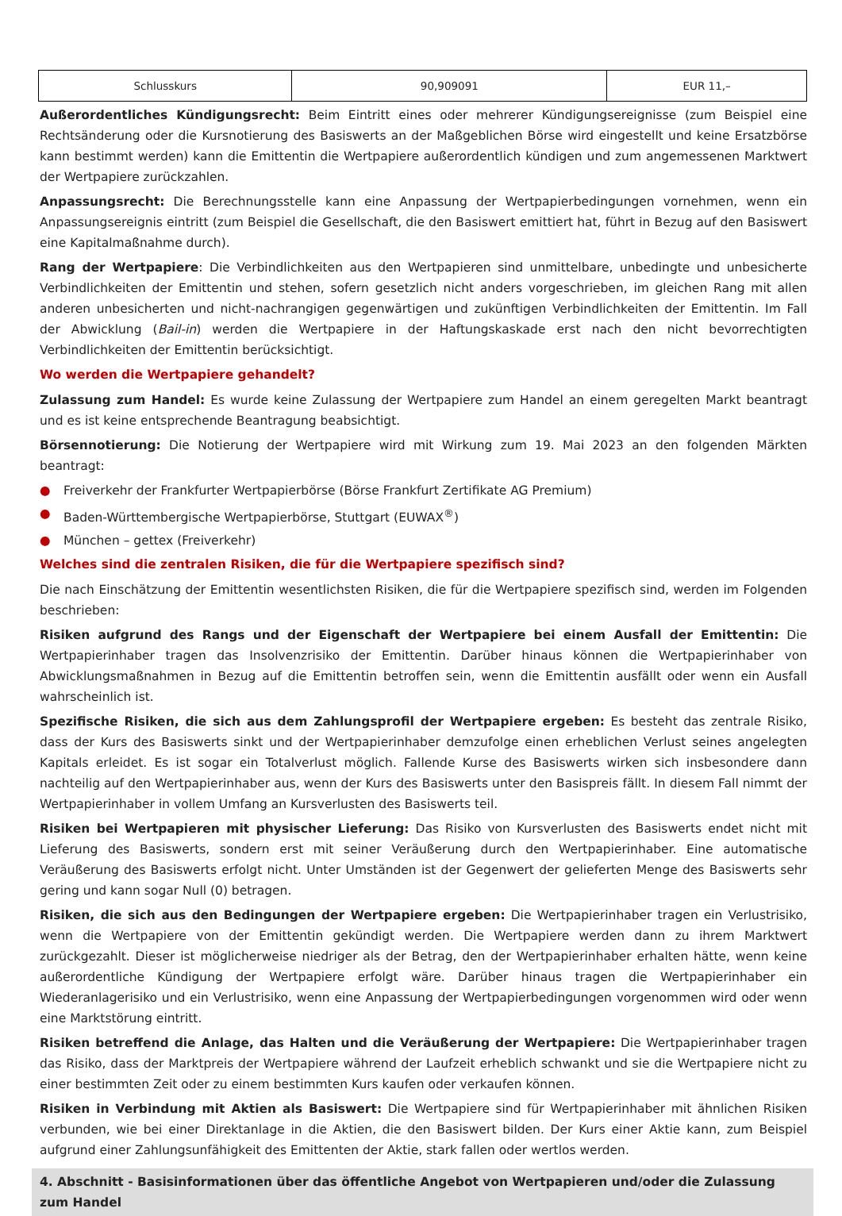| Schlusskurs | 90,909091 | EUR 11,– |
Außerordentliches Kündigungsrecht: Beim Eintritt eines oder mehrerer Kündigungsereignisse (zum Beispiel eine Rechtsänderung oder die Kursnotierung des Basiswerts an der Maßgeblichen Börse wird eingestellt und keine Ersatzbörse kann bestimmt werden) kann die Emittentin die Wertpapiere außerordentlich kündigen und zum angemessenen Marktwert der Wertpapiere zurückzahlen.
Anpassungsrecht: Die Berechnungsstelle kann eine Anpassung der Wertpapierbedingungen vornehmen, wenn ein Anpassungsereignis eintritt (zum Beispiel die Gesellschaft, die den Basiswert emittiert hat, führt in Bezug auf den Basiswert eine Kapitalmaßnahme durch).
Rang der Wertpapiere: Die Verbindlichkeiten aus den Wertpapieren sind unmittelbare, unbedingte und unbesicherte Verbindlichkeiten der Emittentin und stehen, sofern gesetzlich nicht anders vorgeschrieben, im gleichen Rang mit allen anderen unbesicherten und nicht-nachrangigen gegenwärtigen und zukünftigen Verbindlichkeiten der Emittentin. Im Fall der Abwicklung (Bail-in) werden die Wertpapiere in der Haftungskaskade erst nach den nicht bevorrechtigten Verbindlichkeiten der Emittentin berücksichtigt.
Wo werden die Wertpapiere gehandelt?
Zulassung zum Handel: Es wurde keine Zulassung der Wertpapiere zum Handel an einem geregelten Markt beantragt und es ist keine entsprechende Beantragung beabsichtigt.
Börsennotierung: Die Notierung der Wertpapiere wird mit Wirkung zum 19. Mai 2023 an den folgenden Märkten beantragt:
● Freiverkehr der Frankfurter Wertpapierbörse (Börse Frankfurt Zertifikate AG Premium)
● Baden-Württembergische Wertpapierbörse, Stuttgart (EUWAX<sup>®</sup>)
● München – gettex (Freiverkehr)
Welches sind die zentralen Risiken, die für die Wertpapiere spezifisch sind?
Die nach Einschätzung der Emittentin wesentlichsten Risiken, die für die Wertpapiere spezifisch sind, werden im Folgenden beschrieben:
Risiken aufgrund des Rangs und der Eigenschaft der Wertpapiere bei einem Ausfall der Emittentin: Die Wertpapierinhaber tragen das Insolvenzrisiko der Emittentin. Darüber hinaus können die Wertpapierinhaber von Abwicklungsmaßnahmen in Bezug auf die Emittentin betroffen sein, wenn die Emittentin ausfällt oder wenn ein Ausfall wahrscheinlich ist.
Spezifische Risiken, die sich aus dem Zahlungsprofil der Wertpapiere ergeben: Es besteht das zentrale Risiko, dass der Kurs des Basiswerts sinkt und der Wertpapierinhaber demzufolge einen erheblichen Verlust seines angelegten Kapitals erleidet. Es ist sogar ein Totalverlust möglich. Fallende Kurse des Basiswerts wirken sich insbesondere dann nachteilig auf den Wertpapierinhaber aus, wenn der Kurs des Basiswerts unter den Basispreis fällt. In diesem Fall nimmt der Wertpapierinhaber in vollem Umfang an Kursverlusten des Basiswerts teil.
Risiken bei Wertpapieren mit physischer Lieferung: Das Risiko von Kursverlusten des Basiswerts endet nicht mit Lieferung des Basiswerts, sondern erst mit seiner Veräußerung durch den Wertpapierinhaber. Eine automatische Veräußerung des Basiswerts erfolgt nicht. Unter Umständen ist der Gegenwert der gelieferten Menge des Basiswerts sehr gering und kann sogar Null (0) betragen.
Risiken, die sich aus den Bedingungen der Wertpapiere ergeben: Die Wertpapierinhaber tragen ein Verlustrisiko, wenn die Wertpapiere von der Emittentin gekündigt werden. Die Wertpapiere werden dann zu ihrem Marktwert zurückgezahlt. Dieser ist möglicherweise niedriger als der Betrag, den der Wertpapierinhaber erhalten hätte, wenn keine außerordentliche Kündigung der Wertpapiere erfolgt wäre. Darüber hinaus tragen die Wertpapierinhaber ein Wiederanlagerisiko und ein Verlustrisiko, wenn eine Anpassung der Wertpapierbedingungen vorgenommen wird oder wenn eine Marktstörung eintritt.
Risiken betreffend die Anlage, das Halten und die Veräußerung der Wertpapiere: Die Wertpapierinhaber tragen das Risiko, dass der Marktpreis der Wertpapiere während der Laufzeit erheblich schwankt und sie die Wertpapiere nicht zu einer bestimmten Zeit oder zu einem bestimmten Kurs kaufen oder verkaufen können.
Risiken in Verbindung mit Aktien als Basiswert: Die Wertpapiere sind für Wertpapierinhaber mit ähnlichen Risiken verbunden, wie bei einer Direktanlage in die Aktien, die den Basiswert bilden. Der Kurs einer Aktie kann, zum Beispiel aufgrund einer Zahlungsunfähigkeit des Emittenten der Aktie, stark fallen oder wertlos werden.
4. Abschnitt - Basisinformationen über das öffentliche Angebot von Wertpapieren und/oder die Zulassung zum Handel